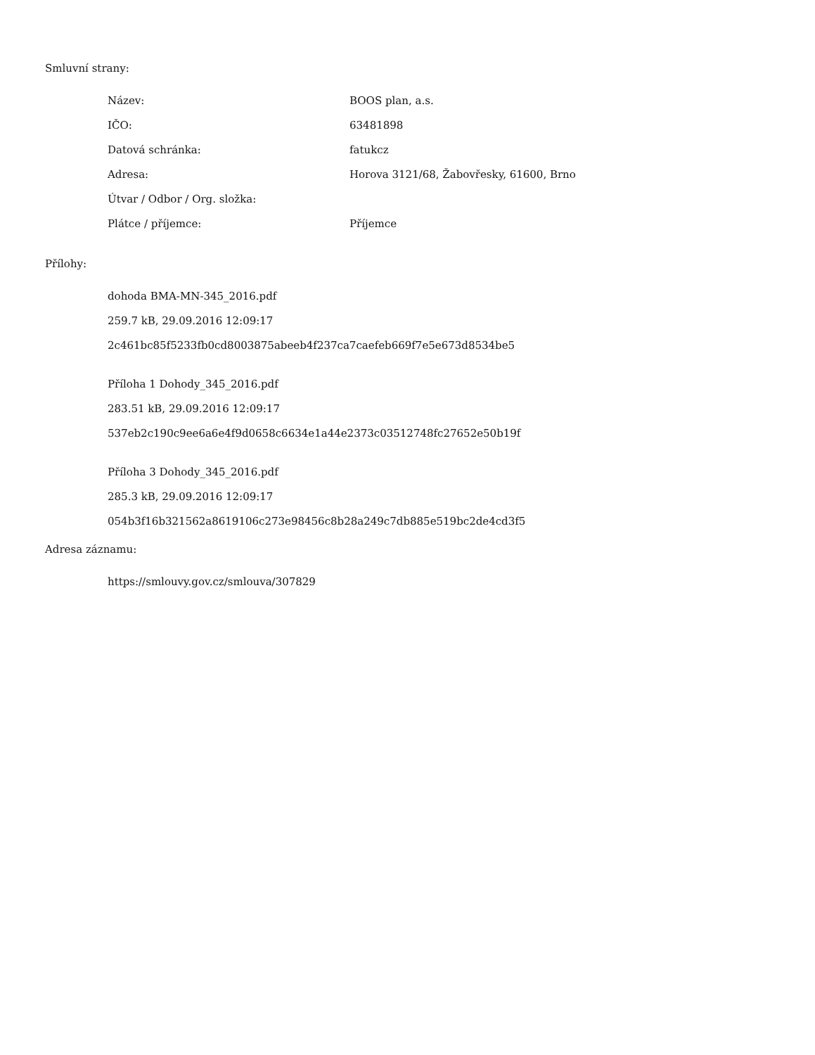Smluvní strany:
| Název: | BOOS plan, a.s. |
| IČO: | 63481898 |
| Datová schránka: | fatukcz |
| Adresa: | Horova 3121/68, Žabovřesky, 61600, Brno |
| Útvar / Odbor / Org. složka: | |
| Plátce / příjemce: | Příjemce |
Přílohy:
dohoda BMA-MN-345_2016.pdf
259.7 kB, 29.09.2016 12:09:17
2c461bc85f5233fb0cd8003875abeeb4f237ca7caefeb669f7e5e673d8534be5
Příloha 1 Dohody_345_2016.pdf
283.51 kB, 29.09.2016 12:09:17
537eb2c190c9ee6a6e4f9d0658c6634e1a44e2373c03512748fc27652e50b19f
Příloha 3 Dohody_345_2016.pdf
285.3 kB, 29.09.2016 12:09:17
054b3f16b321562a8619106c273e98456c8b28a249c7db885e519bc2de4cd3f5
Adresa záznamu:
https://smlouvy.gov.cz/smlouva/307829